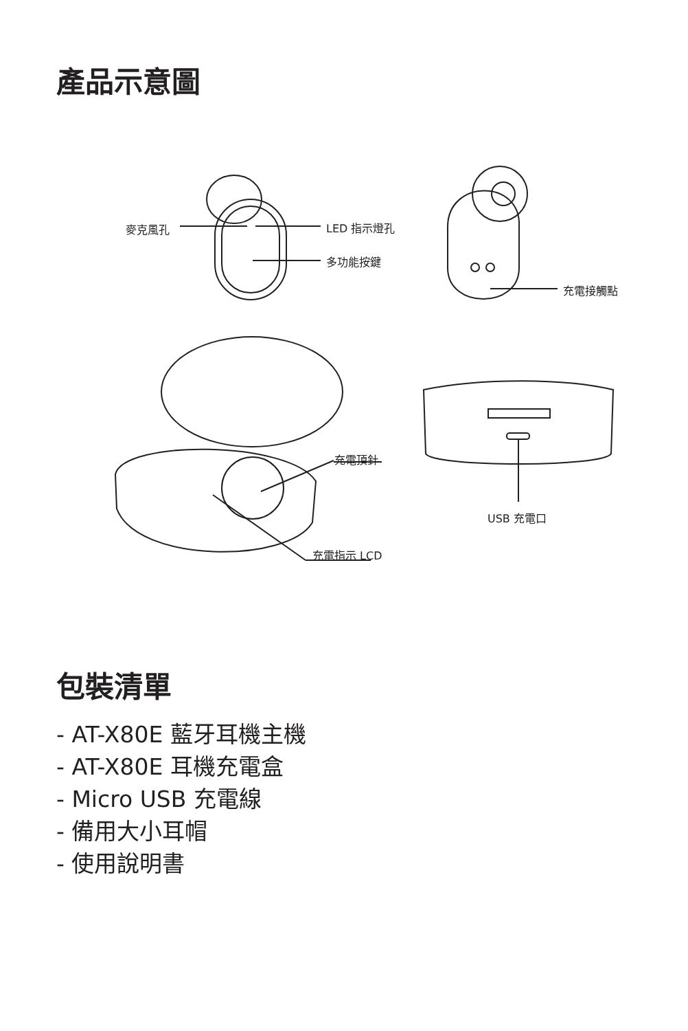產品示意圖
麥克風孔 LED 指示燈孔
多功能按鍵
充電接觸點
充電頂針
USB 充電口
充電指示 LCD
包裝清單
- AT-X80E 藍牙耳機主機
- AT-X80E 耳機充電盒
- Micro USB 充電線
- 備用大小耳帽
- 使用說明書